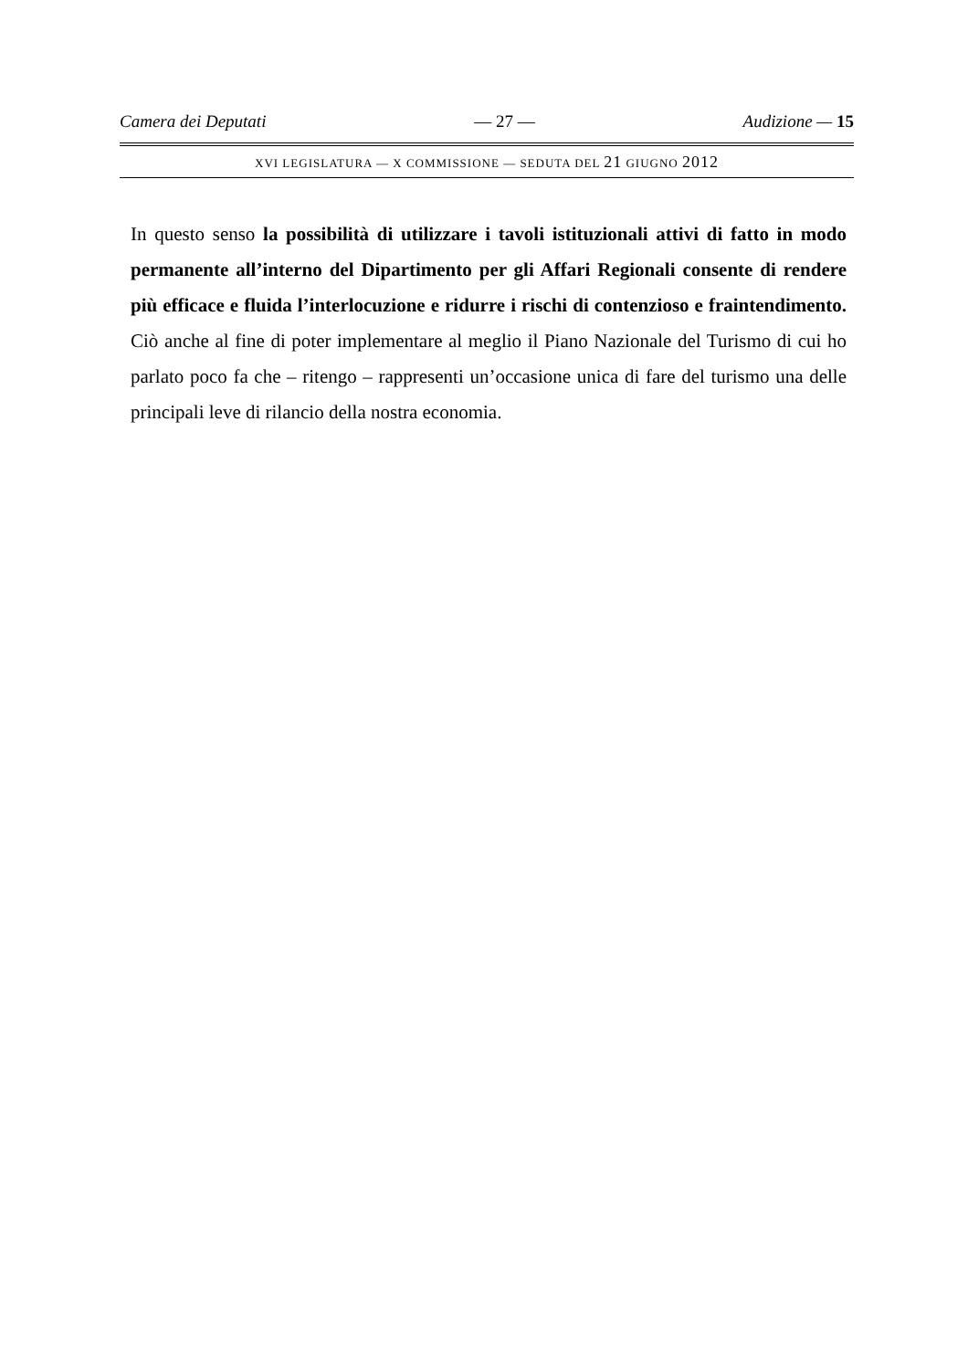Camera dei Deputati — 27 — Audizione — 15
XVI LEGISLATURA — X COMMISSIONE — SEDUTA DEL 21 GIUGNO 2012
In questo senso la possibilità di utilizzare i tavoli istituzionali attivi di fatto in modo permanente all’interno del Dipartimento per gli Affari Regionali consente di rendere più efficace e fluida l’interlocuzione e ridurre i rischi di contenzioso e fraintendimento. Ciò anche al fine di poter implementare al meglio il Piano Nazionale del Turismo di cui ho parlato poco fa che – ritengo – rappresenti un’occasione unica di fare del turismo una delle principali leve di rilancio della nostra economia.